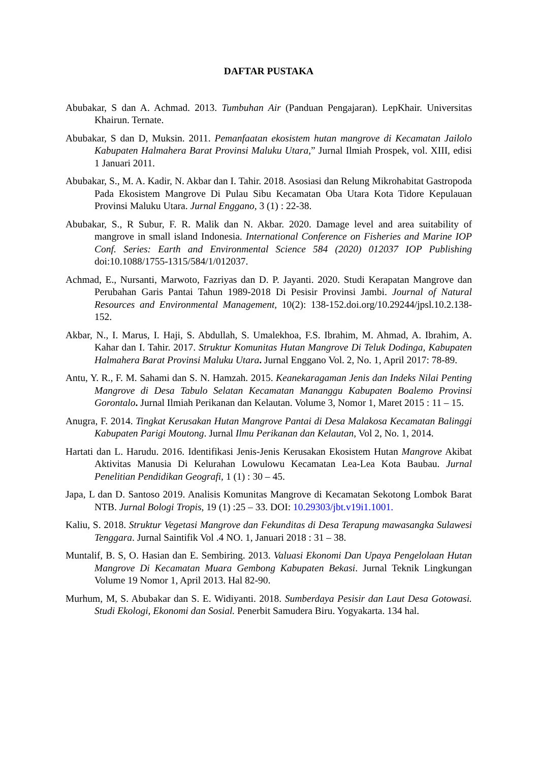DAFTAR PUSTAKA
Abubakar, S dan A. Achmad. 2013. Tumbuhan Air (Panduan Pengajaran). LepKhair. Universitas Khairun. Ternate.
Abubakar, S dan D, Muksin. 2011. Pemanfaatan ekosistem hutan mangrove di Kecamatan Jailolo Kabupaten Halmahera Barat Provinsi Maluku Utara,” Jurnal Ilmiah Prospek, vol. XIII, edisi 1 Januari 2011.
Abubakar, S., M. A. Kadir, N. Akbar dan I. Tahir. 2018. Asosiasi dan Relung Mikrohabitat Gastropoda Pada Ekosistem Mangrove Di Pulau Sibu Kecamatan Oba Utara Kota Tidore Kepulauan Provinsi Maluku Utara. Jurnal Enggano, 3 (1) : 22-38.
Abubakar, S., R Subur, F. R. Malik dan N. Akbar. 2020. Damage level and area suitability of mangrove in small island Indonesia. International Conference on Fisheries and Marine IOP Conf. Series: Earth and Environmental Science 584 (2020) 012037 IOP Publishing doi:10.1088/1755-1315/584/1/012037.
Achmad, E., Nursanti, Marwoto, Fazriyas dan D. P. Jayanti. 2020. Studi Kerapatan Mangrove dan Perubahan Garis Pantai Tahun 1989-2018 Di Pesisir Provinsi Jambi. Journal of Natural Resources and Environmental Management, 10(2): 138-152.doi.org/10.29244/jpsl.10.2.138-152.
Akbar, N., I. Marus, I. Haji, S. Abdullah, S. Umalekhoa, F.S. Ibrahim, M. Ahmad, A. Ibrahim, A. Kahar dan I. Tahir. 2017. Struktur Komunitas Hutan Mangrove Di Teluk Dodinga, Kabupaten Halmahera Barat Provinsi Maluku Utara. Jurnal Enggano Vol. 2, No. 1, April 2017: 78-89.
Antu, Y. R., F. M. Sahami dan S. N. Hamzah. 2015. Keanekaragaman Jenis dan Indeks Nilai Penting Mangrove di Desa Tabulo Selatan Kecamatan Mananggu Kabupaten Boalemo Provinsi Gorontalo. Jurnal Ilmiah Perikanan dan Kelautan. Volume 3, Nomor 1, Maret 2015 : 11 – 15.
Anugra, F. 2014. Tingkat Kerusakan Hutan Mangrove Pantai di Desa Malakosa Kecamatan Balinggi Kabupaten Parigi Moutong. Jurnal Ilmu Perikanan dan Kelautan, Vol 2, No. 1, 2014.
Hartati dan L. Harudu. 2016. Identifikasi Jenis-Jenis Kerusakan Ekosistem Hutan Mangrove Akibat Aktivitas Manusia Di Kelurahan Lowulowu Kecamatan Lea-Lea Kota Baubau. Jurnal Penelitian Pendidikan Geografi, 1 (1) : 30 – 45.
Japa, L dan D. Santoso 2019. Analisis Komunitas Mangrove di Kecamatan Sekotong Lombok Barat NTB. Jurnal Bologi Tropis, 19 (1) :25 – 33. DOI: 10.29303/jbt.v19i1.1001.
Kaliu, S. 2018. Struktur Vegetasi Mangrove dan Fekunditas di Desa Terapung mawasangka Sulawesi Tenggara. Jurnal Saintifik Vol .4 NO. 1, Januari 2018 : 31 – 38.
Muntalif, B. S, O. Hasian dan E. Sembiring. 2013. Valuasi Ekonomi Dan Upaya Pengelolaan Hutan Mangrove Di Kecamatan Muara Gembong Kabupaten Bekasi. Jurnal Teknik Lingkungan Volume 19 Nomor 1, April 2013. Hal 82-90.
Murhum, M, S. Abubakar dan S. E. Widiyanti. 2018. Sumberdaya Pesisir dan Laut Desa Gotowasi. Studi Ekologi, Ekonomi dan Sosial. Penerbit Samudera Biru. Yogyakarta. 134 hal.